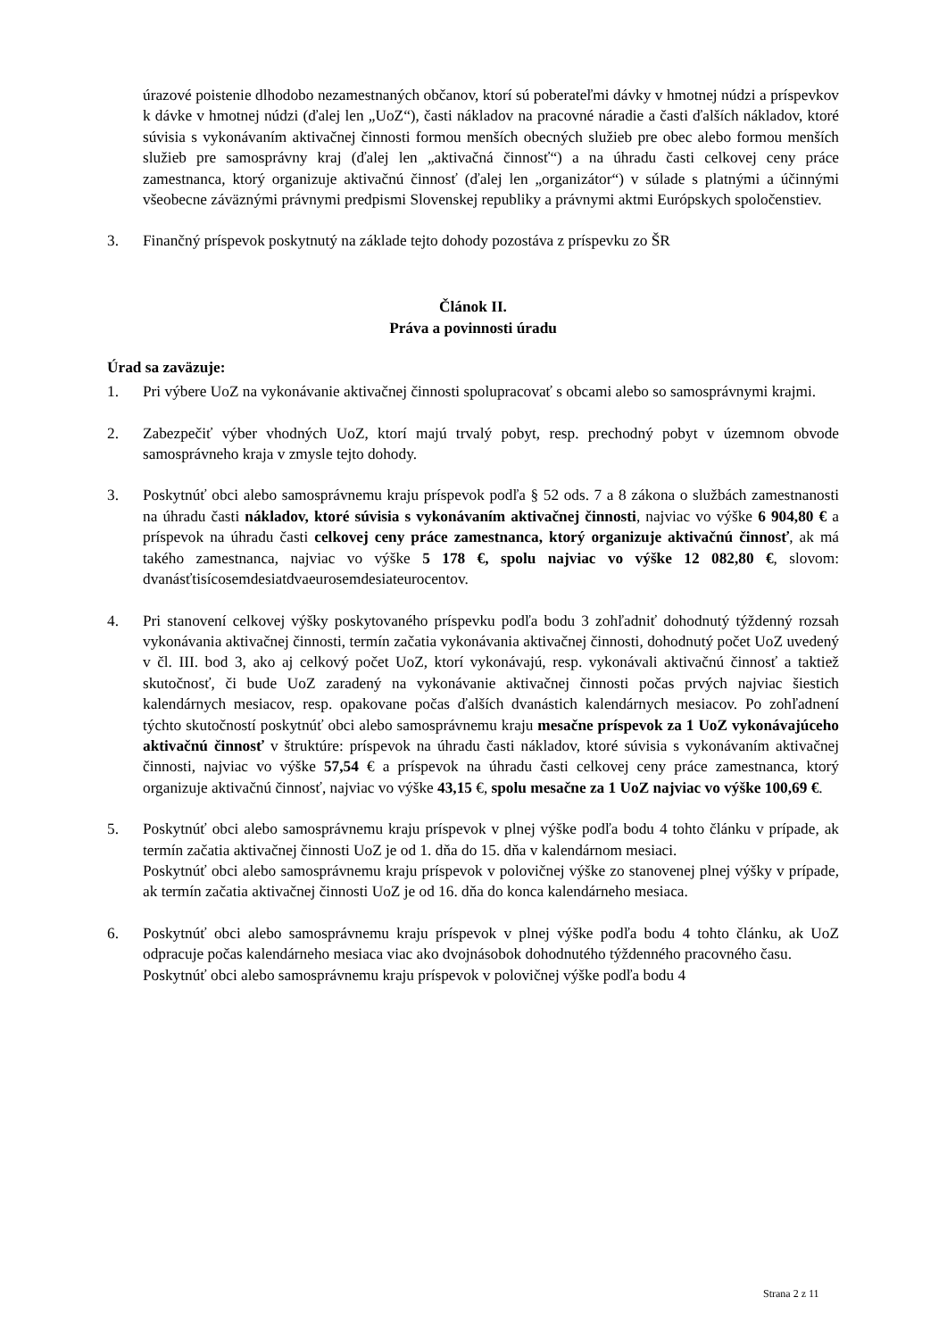úrazové poistenie dlhodobo nezamestnaných občanov, ktorí sú poberateľmi dávky v hmotnej núdzi a príspevkov k dávke v hmotnej núdzi (ďalej len „UoZ“), časti nákladov na pracovné náradie a časti ďalších nákladov, ktoré súvisia s vykonávaním aktivačnej činnosti formou menších obecných služieb pre obec alebo formou menších služieb pre samosprávny kraj (ďalej len „aktivačná činnosť“) a na úhradu časti celkovej ceny práce zamestnanca, ktorý organizuje aktivačnú činnosť (ďalej len „organizátor“) v súlade s platnými a účinnými všeobecne záväznými právnymi predpismi Slovenskej republiky a právnymi aktmi Európskych spoločenstiev.
3. Finančný príspevok poskytnutý na základe tejto dohody pozostáva z príspevku zo ŠR
Článok II.
Práva a povinnosti úradu
Úrad sa zaväzuje:
1. Pri výbere UoZ na vykonávanie aktivačnej činnosti spolupracovať s obcami alebo so samosprávnymi krajmi.
2. Zabezpečiť výber vhodných UoZ, ktorí majú trvalý pobyt, resp. prechodný pobyt v územnom obvode samosprávneho kraja v zmysle tejto dohody.
3. Poskytnúť obci alebo samosprávnemu kraju príspevok podľa § 52 ods. 7 a 8 zákona o službách zamestnanosti na úhradu časti nákladov, ktoré súvisia s vykonávaním aktivačnej činnosti, najviac vo výške 6 904,80 € a príspevok na úhradu časti celkovej ceny práce zamestnanca, ktorý organizuje aktivačnú činnosť, ak má takého zamestnanca, najviac vo výške 5 178 €, spolu najviac vo výške 12 082,80 €, slovom: dvanásťtisícosemdesiatdvaeurosemdesiateurocentov.
4. Pri stanovení celkovej výšky poskytovaného príspevku podľa bodu 3 zohľadniť dohodnutý týždenný rozsah vykonávania aktivačnej činnosti, termín začatia vykonávania aktivačnej činnosti, dohodnutý počet UoZ uvedený v čl. III. bod 3, ako aj celkový počet UoZ, ktorí vykonávajú, resp. vykonávali aktivačnú činnosť a taktiež skutočnosť, či bude UoZ zaradený na vykonávanie aktivačnej činnosti počas prvých najviac šiestich kalendárnych mesiacov, resp. opakovane počas ďalších dvanástich kalendárnych mesiacov. Po zohľadnení týchto skutočností poskytnúť obci alebo samosprávnemu kraju mesačne príspevok za 1 UoZ vykonávajúceho aktivačnú činnosť v štruktúre: príspevok na úhradu časti nákladov, ktoré súvisia s vykonávaním aktivačnej činnosti, najviac vo výške 57,54 € a príspevok na úhradu časti celkovej ceny práce zamestnanca, ktorý organizuje aktivačnú činnosť, najviac vo výške 43,15 €, spolu mesačne za 1 UoZ najviac vo výške 100,69 €.
5. Poskytnúť obci alebo samosprávnemu kraju príspevok v plnej výške podľa bodu 4 tohto článku v prípade, ak termín začatia aktivačnej činnosti UoZ je od 1. dňa do 15. dňa v kalendárnom mesiaci.
Poskytnúť obci alebo samosprávnemu kraju príspevok v polovičnej výške zo stanovenej plnej výšky v prípade, ak termín začatia aktivačnej činnosti UoZ je od 16. dňa do konca kalendárneho mesiaca.
6. Poskytnúť obci alebo samosprávnemu kraju príspevok v plnej výške podľa bodu 4 tohto článku, ak UoZ odpracuje počas kalendárneho mesiaca viac ako dvojnásobok dohodnutého týždenného pracovného času.
Poskytnúť obci alebo samosprávnemu kraju príspevok v polovičnej výške podľa bodu 4
Strana 2 z 11